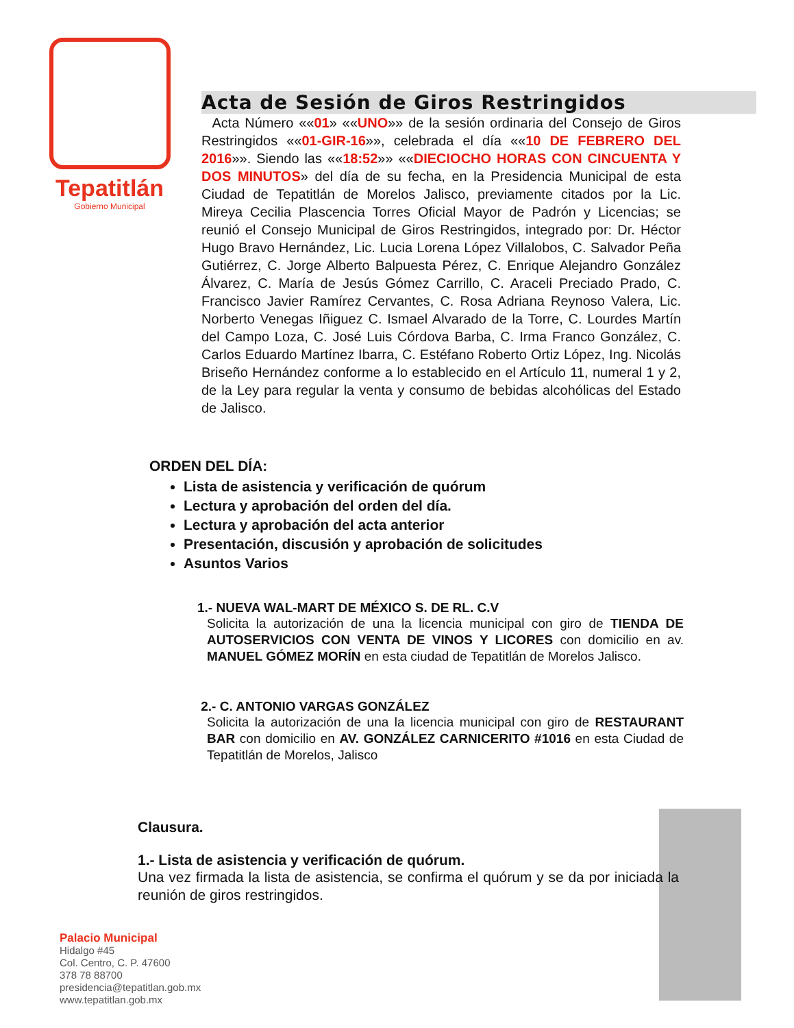Tepatitlán
Gobierno Municipal
Acta de Sesión de Giros Restringidos
Acta Número ««01» ««UNO»» de la sesión ordinaria del Consejo de Giros Restringidos ««01-GIR-16»», celebrada el día ««10 DE FEBRERO DEL 2016»». Siendo las ««18:52»» ««DIECIOCHO HORAS CON CINCUENTA Y DOS MINUTOS» del día de su fecha, en la Presidencia Municipal de esta Ciudad de Tepatitlán de Morelos Jalisco, previamente citados por la Lic. Mireya Cecilia Plascencia Torres Oficial Mayor de Padrón y Licencias; se reunió el Consejo Municipal de Giros Restringidos, integrado por: Dr. Héctor Hugo Bravo Hernández, Lic. Lucia Lorena López Villalobos, C. Salvador Peña Gutiérrez, C. Jorge Alberto Balpuesta Pérez, C. Enrique Alejandro González Álvarez, C. María de Jesús Gómez Carrillo, C. Araceli Preciado Prado, C. Francisco Javier Ramírez Cervantes, C. Rosa Adriana Reynoso Valera, Lic. Norberto Venegas Iñiguez C. Ismael Alvarado de la Torre, C. Lourdes Martín del Campo Loza, C. José Luis Córdova Barba, C. Irma Franco González, C. Carlos Eduardo Martínez Ibarra, C. Estéfano Roberto Ortiz López, Ing. Nicolás Briseño Hernández conforme a lo establecido en el Artículo 11, numeral 1 y 2, de la Ley para regular la venta y consumo de bebidas alcohólicas del Estado de Jalisco.
ORDEN DEL DÍA:
Lista de asistencia y verificación de quórum
Lectura y aprobación del orden del día.
Lectura y aprobación del acta anterior
Presentación, discusión y aprobación de solicitudes
Asuntos Varios
1.- NUEVA WAL-MART DE MÉXICO S. DE RL. C.V
Solicita la autorización de una la licencia municipal con giro de TIENDA DE AUTOSERVICIOS CON VENTA DE VINOS Y LICORES con domicilio en av. MANUEL GÓMEZ MORÍN en esta ciudad de Tepatitlán de Morelos Jalisco.
2.- C. ANTONIO VARGAS GONZÁLEZ
Solicita la autorización de una la licencia municipal con giro de RESTAURANT BAR con domicilio en AV. GONZÁLEZ CARNICERITO #1016 en esta Ciudad de Tepatitlán de Morelos, Jalisco
Clausura.
1.- Lista de asistencia y verificación de quórum.
Una vez firmada la lista de asistencia, se confirma el quórum y se da por iniciada la reunión de giros restringidos.
Palacio Municipal
Hidalgo #45
Col. Centro, C. P. 47600
378 78 88700
presidencia@tepatitlan.gob.mx
www.tepatitlan.gob.mx